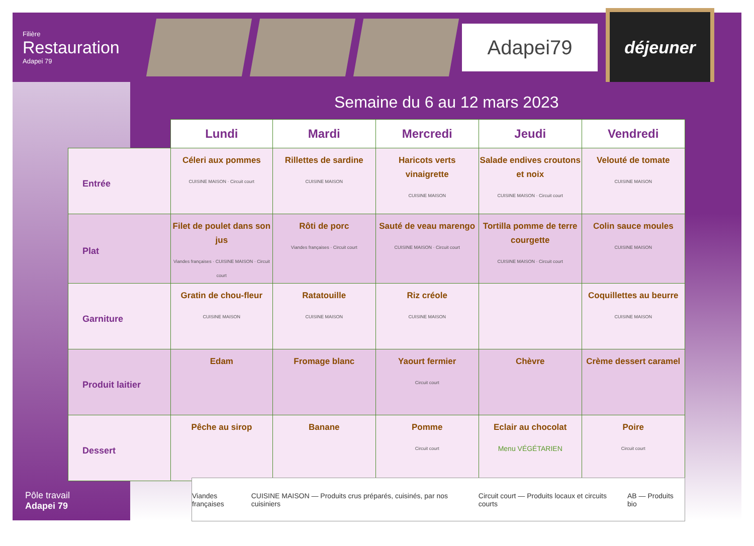Filière
Restauration
Adapei 79
Adapei79
déjeuner
Semaine du 6 au 12 mars 2023
| | Lundi | Mardi | Mercredi | Jeudi | Vendredi |
| --- | --- | --- | --- | --- | --- |
| Entrée | Céleri aux pommes CUISINE MAISON · Circuit court | Rillettes de sardine CUISINE MAISON | Haricots verts vinaigrette CUISINE MAISON | Salade endives croutons et noix CUISINE MAISON · Circuit court | Velouté de tomate CUISINE MAISON |
| Plat | Filet de poulet dans son jus Viandes françaises · CUISINE MAISON · Circuit court | Rôti de porc Viandes françaises · Circuit court | Sauté de veau marengo CUISINE MAISON · Circuit court | Tortilla pomme de terre courgette CUISINE MAISON · Circuit court | Colin sauce moules CUISINE MAISON |
| Garniture | Gratin de chou-fleur CUISINE MAISON | Ratatouille CUISINE MAISON | Riz créole CUISINE MAISON | | Coquillettes au beurre CUISINE MAISON |
| Produit laitier | Edam | Fromage blanc | Yaourt fermier Circuit court | Chèvre | Crème dessert caramel |
| Dessert | Pêche au sirop | Banane | Pomme Circuit court | Eclair au chocolat Menu VÉGÉTARIEN | Poire Circuit court |
Viandes françaises CUISINE MAISON — Produits crus préparés, cuisinés, par nos cuisiniers Circuit court — Produits locaux et circuits courts AB — Produits bio
Pôle travail
Adapei 79